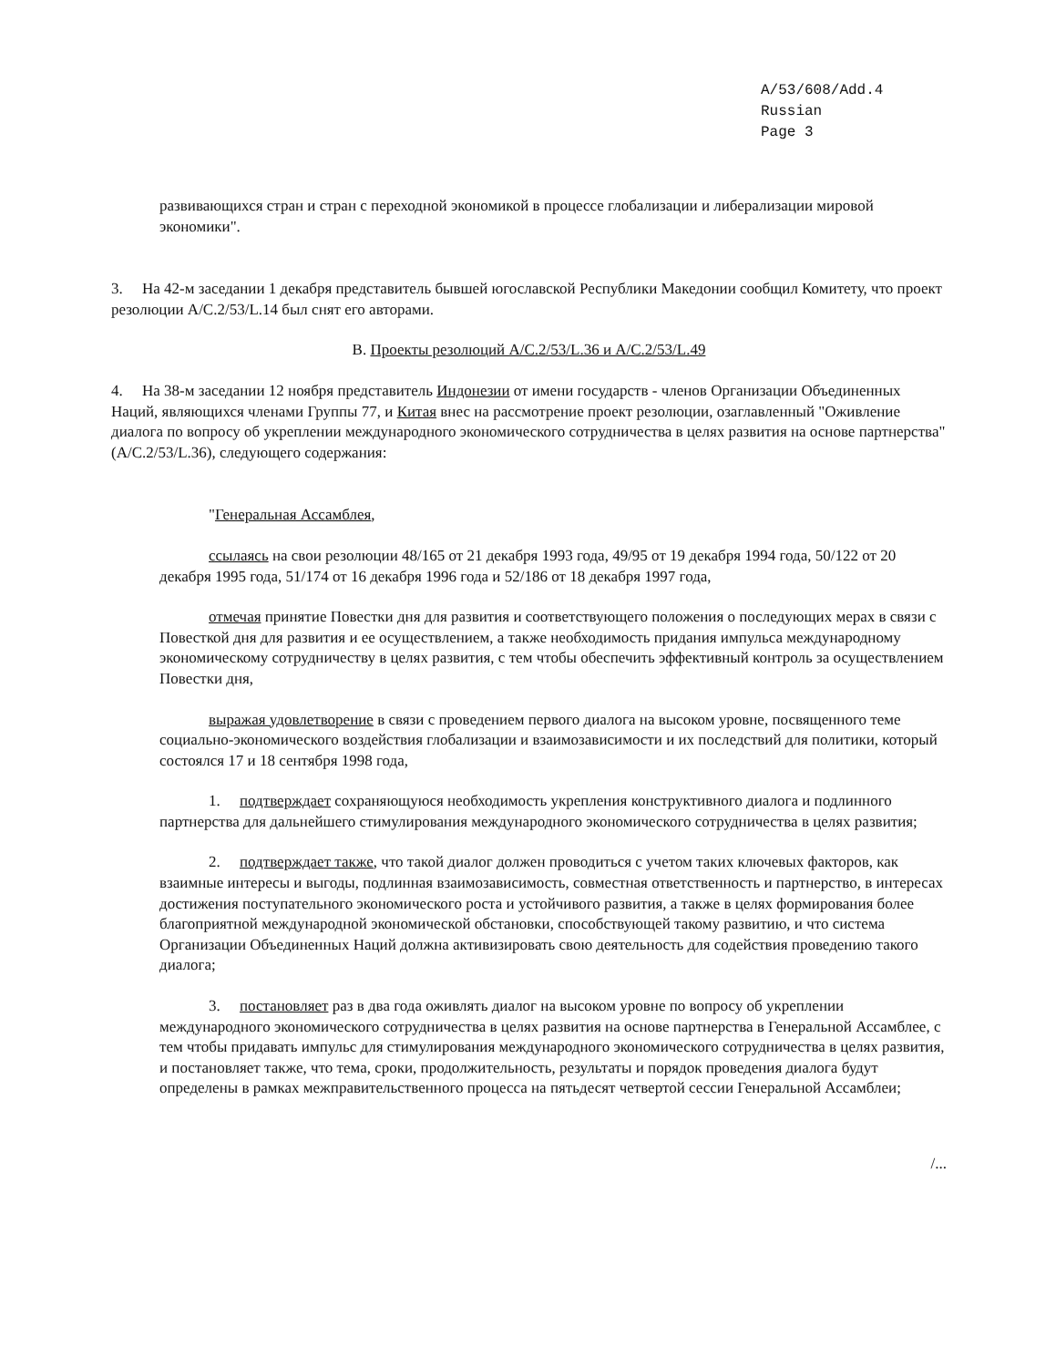A/53/608/Add.4
Russian
Page 3
развивающихся стран и стран с переходной экономикой в процессе глобализации и либерализации мировой экономики".
3. На 42-м заседании 1 декабря представитель бывшей югославской Республики Македонии сообщил Комитету, что проект резолюции A/C.2/53/L.14 был снят его авторами.
B. Проекты резолюций A/C.2/53/L.36 и A/C.2/53/L.49
4. На 38-м заседании 12 ноября представитель Индонезии от имени государств - членов Организации Объединенных Наций, являющихся членами Группы 77, и Китая внес на рассмотрение проект резолюции, озаглавленный "Оживление диалога по вопросу об укреплении международного экономического сотрудничества в целях развития на основе партнерства" (A/C.2/53/L.36), следующего содержания:
"Генеральная Ассамблея,
ссылаясь на свои резолюции 48/165 от 21 декабря 1993 года, 49/95 от 19 декабря 1994 года, 50/122 от 20 декабря 1995 года, 51/174 от 16 декабря 1996 года и 52/186 от 18 декабря 1997 года,
отмечая принятие Повестки дня для развития и соответствующего положения о последующих мерах в связи с Повесткой дня для развития и ее осуществлением, а также необходимость придания импульса международному экономическому сотрудничеству в целях развития, с тем чтобы обеспечить эффективный контроль за осуществлением Повестки дня,
выражая удовлетворение в связи с проведением первого диалога на высоком уровне, посвященного теме социально-экономического воздействия глобализации и взаимозависимости и их последствий для политики, который состоялся 17 и 18 сентября 1998 года,
1. подтверждает сохраняющуюся необходимость укрепления конструктивного диалога и подлинного партнерства для дальнейшего стимулирования международного экономического сотрудничества в целях развития;
2. подтверждает также, что такой диалог должен проводиться с учетом таких ключевых факторов, как взаимные интересы и выгоды, подлинная взаимозависимость, совместная ответственность и партнерство, в интересах достижения поступательного экономического роста и устойчивого развития, а также в целях формирования более благоприятной международной экономической обстановки, способствующей такому развитию, и что система Организации Объединенных Наций должна активизировать свою деятельность для содействия проведению такого диалога;
3. постановляет раз в два года оживлять диалог на высоком уровне по вопросу об укреплении международного экономического сотрудничества в целях развития на основе партнерства в Генеральной Ассамблее, с тем чтобы придавать импульс для стимулирования международного экономического сотрудничества в целях развития, и постановляет также, что тема, сроки, продолжительность, результаты и порядок проведения диалога будут определены в рамках межправительственного процесса на пятьдесят четвертой сессии Генеральной Ассамблеи;
/...